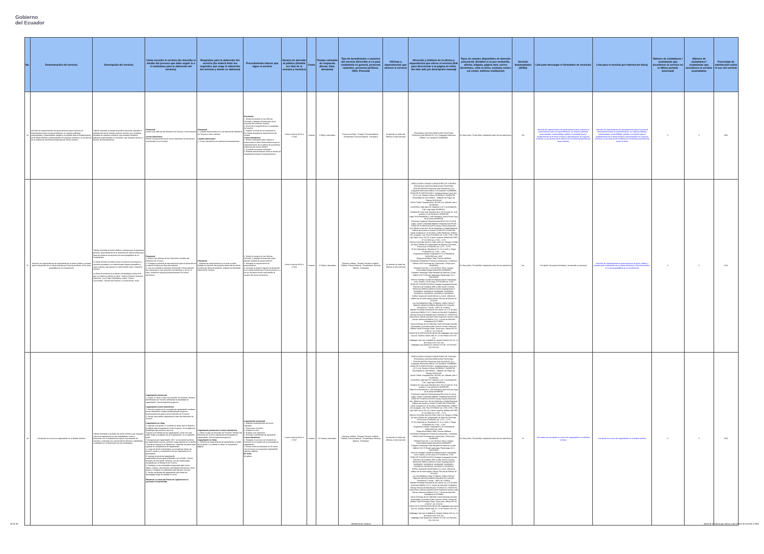Gobierno
del Ecuador
| No. | Denominación del servicio | Descripción del servicio | Cómo acceder al servicio (Se describe el detalle del proceso que debe seguir la o el ciudadano para la obtención del servicio). | Requisitos para la obtención del servicio (Se deberá listar los requisitos que exige la obtención del servicio y donde se obtienen) | Procedimiento interno que sigue el servicio | Horario de atención al público (Detallar los días de la semana y horarios) | Costo | Tiempo estimado de respuesta (Horas, Días, Semanas) | Tipo de beneficiarios o usuarios del servicio (Describir si es para ciudadanía en general, personas naturales, personas jurídicas, ONG, Personal | Oficinas y dependencias que ofrecen el servicio | Dirección y teléfono de la oficina y dependencia que ofrece el servicio (link para direccionar a la página de inicio del sitio web y/o descripción manual) | Tipos de canales disponibles de atención presencial: (Detallar si es por ventanilla, oficina, brigada, página web, correo electrónico, chat en línea, contacto center, cal center, teléfono institución) | Servicio Automatizado (Si/No) | Link para descargar el formulario de servicios | Link para el servicio por internet (en línea) | Número de ciudadanos / ciudadanas que accedieron al servicio en el último período (mensual) | Número de ciudadanos / ciudadanas que accedieron al servicio acumulativo | Porcentaje de satisfacción sobre el uso del servicio |
| --- | --- | --- | --- | --- | --- | --- | --- | --- | --- | --- | --- | --- | --- | --- | --- | --- | --- | --- |
| 46 | Atención de requerimientos de asesoramiento para el acceso al financiamiento para el emprendimiento, en mejores prácticas empresariales, sostenibilidad, calidad e innovación para el fortalecimiento de la oferta turística y administración de negocios turísticos y a los actores de la cadena de económica productiva del sector turístico | Trámite orientado a brindar asesoría a personas naturales o jurídicas del sector turístico quienes cuenten con iniciativas privadas de negocios turísticos, que busquen fortalecer prácticas empresariales e innovación, que busquen acceso a fuentes de financiamiento. | Presencial: Acudir a las oficinas del Ministerio de Turismo a nivel nacional Correo electrónico: Remitir el requerimiento por correo electrónico al funcionario mencionado en el contacto. | Presencial: 1. Solicitar asesoramiento en las oficinas del Ministerio de Turismo a nivel nacional Canales adicionales: 1. Correo electrónico de solicitud de asesoramiento | Presencial: 1. Recibir al usuario en las Oficinas Técnicas, y delegar al funcionario de la Dirección de Fomento Turístico 2. Escuchar el requerimiento e inquietudes del usuario 3. Explicar y enviar de ser necesario la Normativa asociada al requerimiento del usuario Correo electrónico: 1. Recibir notificación para realizar el asesoramiento sobre financiamiento para el emprendimiento de la cadena de económica productiva del sector turístico 2. Contactar al usuario solicitante. 3. Realizar asesoramiento sobre el acceso al financiamiento para el emprendimiento. | Lunes a viernes 8h15 a 17h45 | Gratuito | 3 Día(s) Laborables | Persona Jurídica - Privada, Persona Natural - Ecuatoriana, Persona Natural - Extranjera | Se atiende en todas las oficinas a nivel nacional | PROVINCIA CANTÓN DIRECCIÓN TELÉFONO Pichincha Quito Briceño E1-24 y Guayaquil referencia Edificio "La Licuadora" 023999333 | En línea (Sitio / Portal Web / Aplicación web) Correo electrónico | No | Atención de requerimientos de asesoramiento para el acceso al financiamiento para el emprendimiento, en mejores prácticas empresariales, sostenibilidad, calidad e innovación para el fortalecimiento de la oferta turística y administración de negocios turísticos y a los actores de la cadena de económica productiva del sector turístico | Atención de requerimientos de asesoramiento para el acceso al financiamiento para el emprendimiento, en mejores prácticas empresariales, sostenibilidad, calidad e innovación para el fortalecimiento de la oferta turística y administración de negocios turísticos y a los actores de la cadena de económica productiva del sector turístico | 0 | 0 | 98% |
| 47 | Atención de requerimientos de asesoramiento al sector público y privado para el desarrollo de su oferta turística por línea de producto, en la zona geográfica de su competencia | Trámite orientado al sector público y privado para la asistencia técnica y asesoramiento en el desarrollo de oferta turística por línea de producto de acuerdo a la zona geográfica de su competencia. La oferta turística se define como el conjunto de productos y servicios asociados a un determinado espacio geográfico y socio-cultural y que poseen un determinado valor o atractivo turístico. La línea de producto se entiende a la tipología turística a la que se enfoca su trámite es decir: Turismo Cultural, Aventura, Deportivo, Sol y Playa, Naturaleza, Salud, Turismo Comunitario, Turismo de Eventos y Convenciones, otras. | Presencial: 1. Asistir a las oficinas de las Direcciones Zonales del Ministerio de Turismo. 2. Entregar la solicitud de asesoramiento para el desarrollo de su oferta turística por línea de producto 3. Una vez recibida la solicitud, la Dirección Zonal evaluará dar respuesta en ese momento a la solicitud; o, de ser el caso, remitirá la respuesta posteriormente vía correo electrónico. | Presencial: - Solicitud de asesoramiento en la cual se debe detallar la intención del proyecto desarrollo de oferta turística por línea de producto, dirigida a la Autoridad Nacional de Turismo. | 1. Recibir al usuario en las Oficinas Técnicas, y delegar al funcionario para atender solicitud de asesoramiento 2. Receptar el requerimiento de asesoramiento 3. Asesorar al usuario respecto al desarrollo de su oferta turística por línea de producto; y, de ser necesario remitir información al usuario vía correo electrónico. | Lunes a viernes 8h15 a 17h46 | Gratuito | 15 Día(s) Laborables | Persona Jurídica - Privada, Persona Jurídica - Pública, Persona Natural - Ecuatoriana, Persona Natural - Extranjera | Se atiende en todas las oficinas a nivel nacional | DIRECCIONES ZONALES MINISTERIO DE TURISMO PROVINCIA CANTÓN DIRECCIÓN TELÉFONO OFICINA MATRIZ Pichincha Quito Briceño E1-24 y Guayaquil referencia Edificio "La Licuadora" 023999333 ZONA DE PLANIFICACIÓN 1 Imbabura Ibarra Sucre Nro. 14-72 y Av. Teodoro Gómez 062958547; 062958759 Esmeraldas Av. del Pacífico – Malecón de Playa Las Palmas 062011446 Carchi Tulcán Guayaquil Nro. 39-008 y Av. Manabí, piso 2 062960046 Sucumbíos Lago Agrio Av. Aguarico y Av. Circunvalación, CAC Lago Agrio 062991914 Orellana El Coca Juan Montalvo Nro. 58-10 entre Av. 9 de octubre y 6 de diciembre 062881583 Napo Tena Rocafuerte y Juan Montalvo, junto al Hotel Joya de la Selva 062886536 Pichincha Cayambe Panamericana Norte Km 0.5 vía al Cajas, Centro Comercial Nápoles Shopping 022185249 ZONA DE PLANIFICACIÓN 6 Azuay Cuenca Dirección: Ave. México entre Ave. De las Américas y Unidad Nacional, Edificio del Gobierno Zonal 6 072887255 072887089 Cañar Azogues Av. 16 de Abril y Calle Babahoyo. Edificio CAC Azogues. 2do. Piso 073706016 ext. 2795, 2796, 2798 Loja Calle Sucre 191-31 y Quito, esquina. Edificio del INPC 07 2572964 ext. 2760 – 2770 Zamora Chinchipe Zamora Calle José Luis Tamayo y Diego de Vaca. Edificio de Gobernación de Zamora Chinchipe, Primer piso 072606466 ext. 2775 – 2778 El Oro Machala Av. Rocafuerte 07-22 e/ Junín y Tarqui 072968480 ext. 2782 – 2784 Tungurahua Ambato Guayaquil 01-18 y Rocafuerte 032821800 ext. 2350 Tungurahua Baños Calle Thomas Halflants Chimborazo Riobamba Primera Constituyente y Carabobo. Edificio GAD Provincial de Chimborazo. Primer piso 032946682 Pastaza Puyo Km. 2 1/2 vía Puyo-Tena, Campus Universidad Estatal Amazónica 032894655 Cotopaxi Latacunga Calle Marqués de Maenza y Quito, Edificio CAC El Rosal Latacunga, Planta baja, Of. 3 033730594 Morona Santiago Ciudad de Macas Antonio Samaniego entre Soasti y 24 de mayo 072701480 ext. 2730 ZONA DE PLANIFICACIÓN 8 Guayas Guayaquil Avenida Francisco de Orellana 1805 y calle Justino Cornejo referencia; Edificio Gobierno Zonal Guayaquil piso 8 042068565, 042068519, 042068496, 042068562, 042068613, 042068501, 042068522, 042068563 Bolívar Guaranda García Moreno y Sucre; referencia edificio de la Gobernación Oficina Técnica de Bolívar 03 2551249 Los ríos Babahoyo Cdla. El Mamey, Calles Twinza Y Malecón referencia Edificio Ministerio De Inclusión Económica Y Social – MIES 05 2739322 Manabí Portoviejo Avenida de los nardos s/n y 15 de abril; referencia Edificio C.A.C. Centro de Atención Ciudadana Oficina Técnica de Manabí piso 3 053043711; 053043734 Santa Elena Salinas Avenida Carlos Espinoza Larrea y calle Quinta; referencia Edificio C.A.C. Centro de Atención Ciudadana 04 3728904 Santo Domingo de los Tsáchilas Santo Domingo Avenida Esmeraldas y Avenida Emilio Lorenzo Sthele; referencia Edificio Santo Domingo Plaza. Tercer piso, oficina 301 02 2745727, 02 2745726 ZONA DE PLANIFICACIÓN INSULAR Galápagos Isla Santa Cruz Av. Charles Darwin 390, Av. 12 de Febrero 052 526 174 Galápagos Isla San Cristóbal Av. Alsacio Northia S/N, Av. 12 de Febrero 052 520 704 Galápagos Isla Isabela Av. Antonio Gil S/N, Los Petreles 052 529 132 | En línea (Sitio / Portal Web / Aplicación web) Correo electrónico | No | "No Aplica" No posee formulario y la atención es personal | Atención de requerimientos de asesoramiento al sector público y privado para el desarrollo de su oferta turística por línea de producto, en la zona geográfica de su competencia | 0 | 0 | 84% |
| 48 | Inscripción en cursos de capacitación en el ámbito turístico | Trámite orientado a usuarios del sector turístico que requieren cursos de capacitación en las modalidades online o presencial, con el propósito de mejorar la prestación de servicios y potenciar sus conocimientos técnicos, habilidades; y, aptitudes en el desempeño de sus actividades. | Capacitación presencial. 1. Enviar un oficio o mail a la Dirección de Fomento Turístico del Ministerio de Turismo solicitando la necesidad de capacitación. (fomento@turismo.gob.ec) Capacitación correo electrónico: 1. Remitir la solicitud de necesidad de capacitación mediante correo electrónico: renato.cevallos@turismo.gob.ec; fomento@turismo.gob.ec de la Dirección de Fomento 2. Recibir información requerida por parte del Ministerio de Turismo Capacitación en línea: 1. Ingresar a la opción "Ir a trámite en línea" que le llevará a la página https://capacitacion.turismo.gob.ec, en la página se despliegan tres opciones que son: "Ingreso a la Plataforma de Capacitación" al dar clic este botón dirige a la plataforma de Capacitación; en el siguiente botón "Cronograma de Capacitación 2021" se encuentra la oferta de capacitación (cursos y fechas), luego ingresar en la opción "Tutorial de Ingreso a la Plataforma"; mostrará los pasos para ingresar en la plataforma de capacitación. 2. Luego de llenar el formulario, se enviará las claves de acceso, usuario y contraseña al correo registrado por el participante. 3. Ingresar al portal de capacitación: capacitación.turismo.gob.ec/Moodle o en el botón "Cursos Virtuales de Formación Turística" con las credenciales otorgadas por el Ministerio de Turismo. 4. Participar en las actividades propuestas tales como: videos, enlaces, documentos, actividades interactivas, foros, tareas y completar la calificación para aprobar el curso. 5. Recibir certificado de capacitación que podrá ser descargado luego de aprobar el curso. Recuerde: La clave del Portal de Capacitación es personal e intransferible | Capacitación presencial o correo electrónico: 1. Oficio o mail a la Dirección de Fomento Turístico del Ministerio de Turismo solicitando la necesidad de capacitación. (fomento@turismo.gob.ec) Capacitación en línea: 1. Solicitud de requerimiento de capacitación a través de la opción "Ir a trámite en línea" en la presente página. | Capacitación presencial: 1. Elaborar la planificación del curso solicitado 2. Determinar el horario 3. Impartir el curso 4. Evaluar a los asistentes 5. Entregar el certificado de aprobación Correo electrónico 1. Receptar el correo en la Dirección de Fomento con el pedido de la necesidad de capacitación. 2. Enviar correo al solicitante en 35 horas con el Cursos y cronograma Capacitación vigentes, adjunto En línea: No aplica | Lunes a viernes 8h15 a 17h47 | Gratuito | 35 Hora(s) Laborables | Persona Jurídica - Privada, Persona Jurídica - Pública, Persona Natural - Ecuatoriana, Persona Natural - Extranjera | Se atiende en todas las oficinas a nivel nacional | DIRECCIONES ZONALES MINISTERIO DE TURISMO PROVINCIA CANTÓN DIRECCIÓN TELÉFONO OFICINA MATRIZ Pichincha Quito Briceño E1-24 y Guayaquil referencia Edificio "La Licuadora" 023999333 ZONA DE PLANIFICACIÓN 1 Imbabura Ibarra Sucre Nro. 14-72 y Av. Teodoro Gómez 062958547; 062958759 Esmeraldas Av. del Pacífico – Malecón de Playa Las Palmas 062011446 Carchi Tulcán Guayaquil Nro. 39-008 y Av. Manabí, piso 2 062960046 Sucumbíos Lago Agrio Av. Aguarico y Av. Circunvalación, CAC Lago Agrio 062991914 Orellana El Coca Juan Montalvo Nro. 58-10 entre Av. 9 de octubre y 6 de diciembre 062881583 Napo Tena Rocafuerte y Juan Montalvo, junto al Hotel Joya de la Selva 062886536 Pichincha Cayambe Panamericana Norte Km 0.5 vía al Cajas, Centro Comercial Nápoles Shopping 022185249 ZONA DE PLANIFICACIÓN 6 Azuay Cuenca Dirección: Ave. México entre Ave. De las Américas y Unidad Nacional, Edificio del Gobierno Zonal 6 072887255 072887089 Cañar Azogues Av. 16 de Abril y Calle Babahoyo. Edificio CAC Azogues. 2do. Piso 073706016 ext. 2795, 2796, 2798 Loja Calle Sucre 191-31 y Quito, esquina. Edificio del INPC 07 2572964 ext. 2760 – 2770 Zamora Chinchipe Zamora Calle José Luis Tamayo y Diego de Vaca. Edificio de Gobernación de Zamora Chinchipe, Primer piso 072606466 ext. 2775 – 2778 El Oro Machala Av. Rocafuerte 07-22 e/ Junín y Tarqui 072968480 ext. 2782 – 2784 Tungurahua Ambato Guayaquil 01-18 y Rocafuerte 032821800 ext. 2350 Tungurahua Baños Calle Thomas Halflants Chimborazo Riobamba Primera Constituyente y Carabobo. Edificio GAD Provincial de Chimborazo. Primer piso 032946682 Pastaza Puyo Km. 2 1/2 vía Puyo-Tena, Campus Universidad Estatal Amazónica 032894655 Cotopaxi Latacunga Calle Marqués de Maenza y Quito, Edificio CAC El Rosal Latacunga, Planta baja, Of. 3 033730594 Morona Santiago Ciudad de Macas Antonio Samaniego entre Soasti y 24 de mayo 072701480 ext. 2730 ZONA DE PLANIFICACIÓN 8 Guayas Guayaquil Avenida Francisco de Orellana 1805 y calle Justino Cornejo referencia; Edificio Gobierno Zonal Guayaquil piso 8 042068565, 042068519, 042068496, 042068562, 042068613, 042068501, 042068522, 042068563 Bolívar Guaranda García Moreno y Sucre; referencia edificio de la Gobernación Oficina Técnica de Bolívar 03 2551249 Los ríos Babahoyo Cdla. El Mamey, Calles Twinza Y Malecón referencia Edificio Ministerio De Inclusión Económica Y Social – MIES 05 2739322 Manabí Portoviejo Avenida de los nardos s/n y 15 de abril; referencia Edificio C.A.C. Centro de Atención Ciudadana Oficina Técnica de Manabí piso 3 053043711; 053043734 Santa Elena Salinas Avenida Carlos Espinoza Larrea y calle Quinta; referencia Edificio C.A.C. Centro de Atención Ciudadana 04 3728904 Santo Domingo de los Tsáchilas Santo Domingo Avenida Esmeraldas y Avenida Emilio Lorenzo Sthele; referencia Edificio Santo Domingo Plaza. Tercer piso, oficina 301 02 2745727, 02 2745726 ZONA DE PLANIFICACIÓN INSULAR Galápagos Isla Santa Cruz Av. Charles Darwin 390, Av. 12 de Febrero 052 526 174 Galápagos Isla San Cristóbal Av. Alsacio Northia S/N, Av. 12 de Febrero 052 520 704 Galápagos Isla Isabela Av. Antonio Gil S/N, Los Petreles 052 529 132 | En línea (Sitio / Portal Web / Aplicación web) Correo electrónico | Si | Formulario de Inscripción en cursos de capacitación en el ámbito turístico | Inscripción en cursos de capacitación en el ámbito turístico | 0 | 0 | 84% |
26 de 36 Ministerio de Turismo literal d) Servicios que ofrece y las formas de acceder a ellos